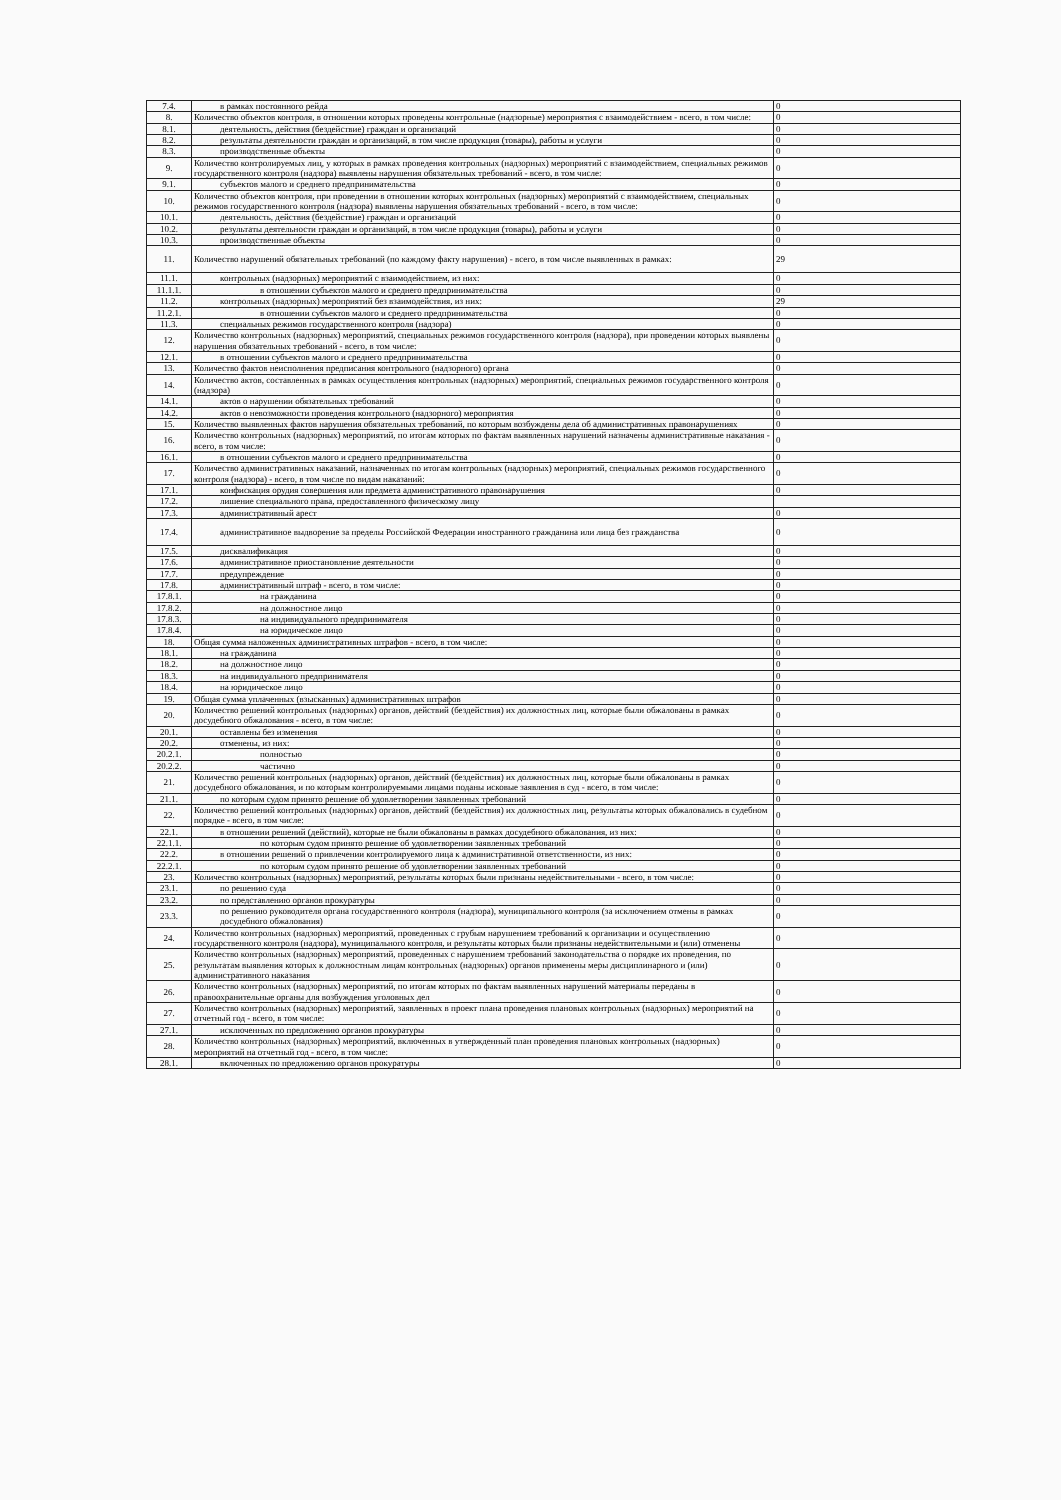| 7.4. | в рамках постоянного рейда | 0 |
| 8. | Количество объектов контроля, в отношении которых проведены контрольные (надзорные) мероприятия с взаимодействием - всего, в том числе: | 0 |
| 8.1. | деятельность, действия (бездействие) граждан и организаций | 0 |
| 8.2. | результаты деятельности граждан и организаций, в том числе продукция (товары), работы и услуги | 0 |
| 8.3. | производственные объекты | 0 |
| 9. | Количество контролируемых лиц, у которых в рамках проведения контрольных (надзорных) мероприятий с взаимодействием, специальных режимов государственного контроля (надзора) выявлены нарушения обязательных требований - всего, в том числе: | 0 |
| 9.1. | субъектов малого и среднего предпринимательства | 0 |
| 10. | Количество объектов контроля, при проведении в отношении которых контрольных (надзорных) мероприятий с взаимодействием, специальных режимов государственного контроля (надзора) выявлены нарушения обязательных требований - всего, в том числе: | 0 |
| 10.1. | деятельность, действия (бездействие) граждан и организаций | 0 |
| 10.2. | результаты деятельности граждан и организаций, в том числе продукция (товары), работы и услуги | 0 |
| 10.3. | производственные объекты | 0 |
| 11. | Количество нарушений обязательных требований (по каждому факту нарушения) - всего, в том числе выявленных в рамках: | 29 |
| 11.1. | контрольных (надзорных) мероприятий с взаимодействием, из них: | 0 |
| 11.1.1. | в отношении субъектов малого и среднего предпринимательства | 0 |
| 11.2. | контрольных (надзорных) мероприятий без взаимодействия, из них: | 29 |
| 11.2.1. | в отношении субъектов малого и среднего предпринимательства | 0 |
| 11.3. | специальных режимов государственного контроля (надзора) | 0 |
| 12. | Количество контрольных (надзорных) мероприятий, специальных режимов государственного контроля (надзора), при проведении которых выявлены нарушения обязательных требований - всего, в том числе: | 0 |
| 12.1. | в отношении субъектов малого и среднего предпринимательства | 0 |
| 13. | Количество фактов неисполнения предписания контрольного (надзорного) органа | 0 |
| 14. | Количество актов, составленных в рамках осуществления контрольных (надзорных) мероприятий, специальных режимов государственного контроля (надзора) | 0 |
| 14.1. | актов о нарушении обязательных требований | 0 |
| 14.2. | актов о невозможности проведения контрольного (надзорного) мероприятия | 0 |
| 15. | Количество выявленных фактов нарушения обязательных требований, по которым возбуждены дела об административных правонарушениях | 0 |
| 16. | Количество контрольных (надзорных) мероприятий, по итогам которых по фактам выявленных нарушений назначены административные наказания - всего, в том числе: | 0 |
| 16.1. | в отношении субъектов малого и среднего предпринимательства | 0 |
| 17. | Количество административных наказаний, назначенных по итогам контрольных (надзорных) мероприятий, специальных режимов государственного контроля (надзора) - всего, в том числе по видам наказаний: | 0 |
| 17.1. | конфискация орудия совершения или предмета административного правонарушения | 0 |
| 17.2. | лишение специального права, предоставленного физическому лицу | |
| 17.3. | административный арест | 0 |
| 17.4. | административное выдворение за пределы Российской Федерации иностранного гражданина или лица без гражданства | 0 |
| 17.5. | дисквалификация | 0 |
| 17.6. | административное приостановление деятельности | 0 |
| 17.7. | предупреждение | 0 |
| 17.8. | административный штраф - всего, в том числе: | 0 |
| 17.8.1. | на гражданина | 0 |
| 17.8.2. | на должностное лицо | 0 |
| 17.8.3. | на индивидуального предпринимателя | 0 |
| 17.8.4. | на юридическое лицо | 0 |
| 18. | Общая сумма наложенных административных штрафов - всего, в том числе: | 0 |
| 18.1. | на гражданина | 0 |
| 18.2. | на должностное лицо | 0 |
| 18.3. | на индивидуального предпринимателя | 0 |
| 18.4. | на юридическое лицо | 0 |
| 19. | Общая сумма уплаченных (взысканных) административных штрафов | 0 |
| 20. | Количество решений контрольных (надзорных) органов, действий (бездействия) их должностных лиц, которые были обжалованы в рамках досудебного обжалования - всего, в том числе: | 0 |
| 20.1. | оставлены без изменения | 0 |
| 20.2. | отменены, из них: | 0 |
| 20.2.1. | полностью | 0 |
| 20.2.2. | частично | 0 |
| 21. | Количество решений контрольных (надзорных) органов, действий (бездействия) их должностных лиц, которые были обжалованы в рамках досудебного обжалования, и по которым контролируемыми лицами поданы исковые заявления в суд - всего, в том числе: | 0 |
| 21.1. | по которым судом принято решение об удовлетворении заявленных требований | 0 |
| 22. | Количество решений контрольных (надзорных) органов, действий (бездействия) их должностных лиц, результаты которых обжаловались в судебном порядке - всего, в том числе: | 0 |
| 22.1. | в отношении решений (действий), которые не были обжалованы в рамках досудебного обжалования, из них: | 0 |
| 22.1.1. | по которым судом принято решение об удовлетворении заявленных требований | 0 |
| 22.2. | в отношении решений о привлечении контролируемого лица к административной ответственности, из них: | 0 |
| 22.2.1. | по которым судом принято решение об удовлетворении заявленных требований | 0 |
| 23. | Количество контрольных (надзорных) мероприятий, результаты которых были признаны недействительными - всего, в том числе: | 0 |
| 23.1. | по решению суда | 0 |
| 23.2. | по представлению органов прокуратуры | 0 |
| 23.3. | по решению руководителя органа государственного контроля (надзора), муниципального контроля (за исключением отмены в рамках досудебного обжалования) | 0 |
| 24. | Количество контрольных (надзорных) мероприятий, проведенных с грубым нарушением требований к организации и осуществлению государственного контроля (надзора), муниципального контроля, и результаты которых были признаны недействительными и (или) отменены | 0 |
| 25. | Количество контрольных (надзорных) мероприятий, проведенных с нарушением требований законодательства о порядке их проведения, по результатам выявления которых к должностным лицам контрольных (надзорных) органов применены меры дисциплинарного и (или) административного наказания | 0 |
| 26. | Количество контрольных (надзорных) мероприятий, по итогам которых по фактам выявленных нарушений материалы переданы в правоохранительные органы для возбуждения уголовных дел | 0 |
| 27. | Количество контрольных (надзорных) мероприятий, заявленных в проект плана проведения плановых контрольных (надзорных) мероприятий на отчетный год - всего, в том числе: | 0 |
| 27.1. | исключенных по предложению органов прокуратуры | 0 |
| 28. | Количество контрольных (надзорных) мероприятий, включенных в утвержденный план проведения плановых контрольных (надзорных) мероприятий на отчетный год - всего, в том числе: | 0 |
| 28.1. | включенных по предложению органов прокуратуры | 0 |